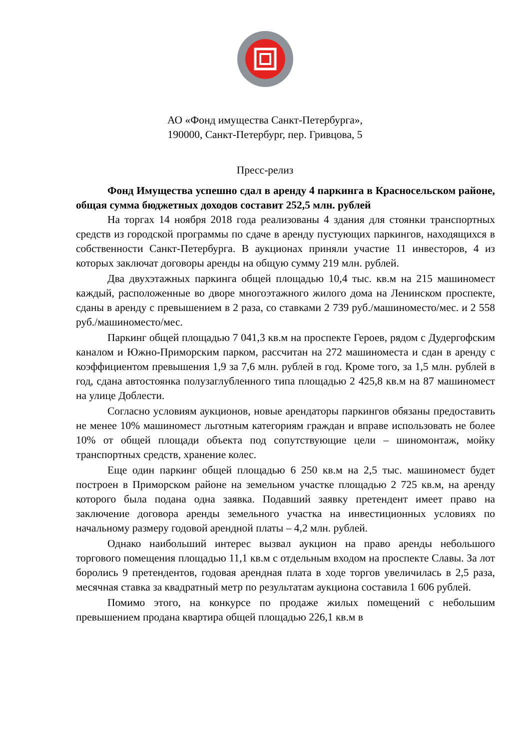АО «Фонд имущества Санкт-Петербурга»,
190000, Санкт-Петербург, пер. Гривцова, 5
Пресс-релиз
Фонд Имущества успешно сдал в аренду 4 паркинга в Красносельском районе, общая сумма бюджетных доходов составит 252,5 млн. рублей
На торгах 14 ноября 2018 года реализованы 4 здания для стоянки транспортных средств из городской программы по сдаче в аренду пустующих паркингов, находящихся в собственности Санкт-Петербурга. В аукционах приняли участие 11 инвесторов, 4 из которых заключат договоры аренды на общую сумму 219 млн. рублей.
Два двухэтажных паркинга общей площадью 10,4 тыс. кв.м на 215 машиномест каждый, расположенные во дворе многоэтажного жилого дома на Ленинском проспекте, сданы в аренду с превышением в 2 раза, со ставками 2 739 руб./машиноместо/мес. и 2 558 руб./машиноместо/мес.
Паркинг общей площадью 7 041,3 кв.м на проспекте Героев, рядом с Дудергофским каналом и Южно-Приморским парком, рассчитан на 272 машиноместа и сдан в аренду с коэффициентом превышения 1,9 за 7,6 млн. рублей в год. Кроме того, за 1,5 млн. рублей в год, сдана автостоянка полузаглубленного типа площадью 2 425,8 кв.м на 87 машиномест на улице Доблести.
Согласно условиям аукционов, новые арендаторы паркингов обязаны предоставить не менее 10% машиномест льготным категориям граждан и вправе использовать не более 10% от общей площади объекта под сопутствующие цели – шиномонтаж, мойку транспортных средств, хранение колес.
Еще один паркинг общей площадью 6 250 кв.м на 2,5 тыс. машиномест будет построен в Приморском районе на земельном участке площадью 2 725 кв.м, на аренду которого была подана одна заявка. Подавший заявку претендент имеет право на заключение договора аренды земельного участка на инвестиционных условиях по начальному размеру годовой арендной платы – 4,2 млн. рублей.
Однако наибольший интерес вызвал аукцион на право аренды небольшого торгового помещения площадью 11,1 кв.м с отдельным входом на проспекте Славы. За лот боролись 9 претендентов, годовая арендная плата в ходе торгов увеличилась в 2,5 раза, месячная ставка за квадратный метр по результатам аукциона составила 1 606 рублей.
Помимо этого, на конкурсе по продаже жилых помещений с небольшим превышением продана квартира общей площадью 226,1 кв.м в